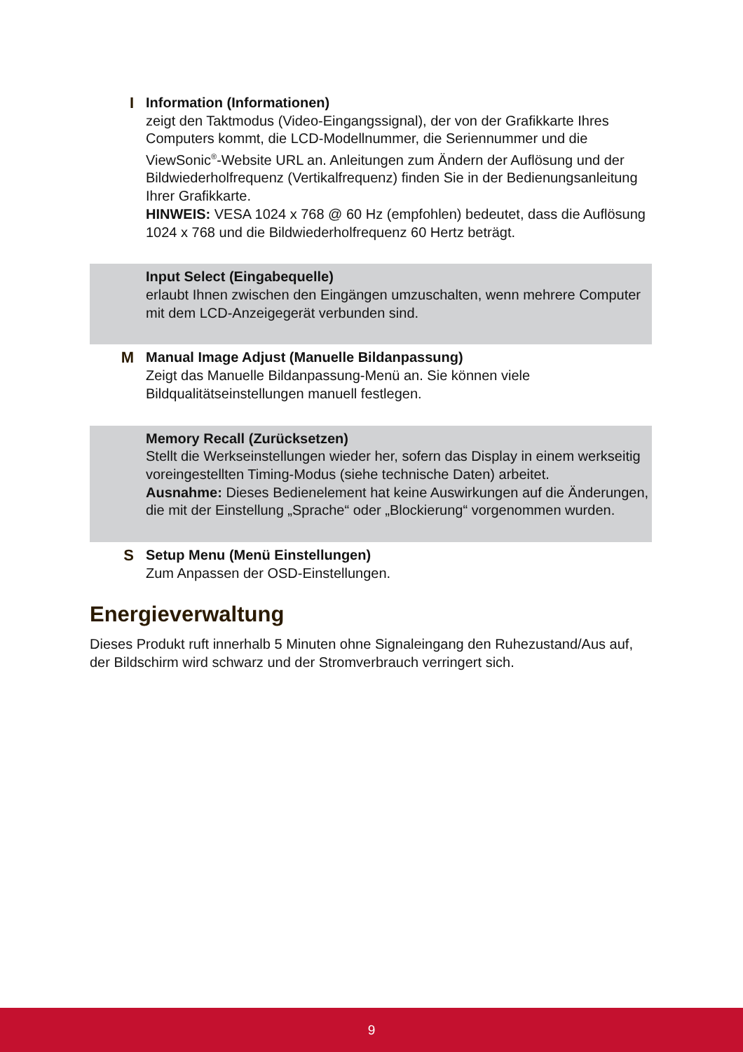I Information (Informationen)
zeigt den Taktmodus (Video-Eingangssignal), der von der Grafikkarte Ihres Computers kommt, die LCD-Modellnummer, die Seriennummer und die ViewSonic<sup>®</sup>-Website URL an. Anleitungen zum Ändern der Auflösung und der Bildwiederholfrequenz (Vertikalfrequenz) finden Sie in der Bedienungsanleitung Ihrer Grafikkarte.
HINWEIS: VESA 1024 x 768 @ 60 Hz (empfohlen) bedeutet, dass die Auflösung 1024 x 768 und die Bildwiederholfrequenz 60 Hertz beträgt.
Input Select (Eingabequelle)
erlaubt Ihnen zwischen den Eingängen umzuschalten, wenn mehrere Computer mit dem LCD-Anzeigegerät verbunden sind.
M Manual Image Adjust (Manuelle Bildanpassung)
Zeigt das Manuelle Bildanpassung-Menü an. Sie können viele Bildqualitätseinstellungen manuell festlegen.
Memory Recall (Zurücksetzen)
Stellt die Werkseinstellungen wieder her, sofern das Display in einem werkseitig voreingestellten Timing-Modus (siehe technische Daten) arbeitet.
Ausnahme: Dieses Bedienelement hat keine Auswirkungen auf die Änderungen, die mit der Einstellung „Sprache“ oder „Blockierung“ vorgenommen wurden.
S Setup Menu (Menü Einstellungen)
Zum Anpassen der OSD-Einstellungen.
Energieverwaltung
Dieses Produkt ruft innerhalb 5 Minuten ohne Signaleingang den Ruhezustand/Aus auf, der Bildschirm wird schwarz und der Stromverbrauch verringert sich.
9